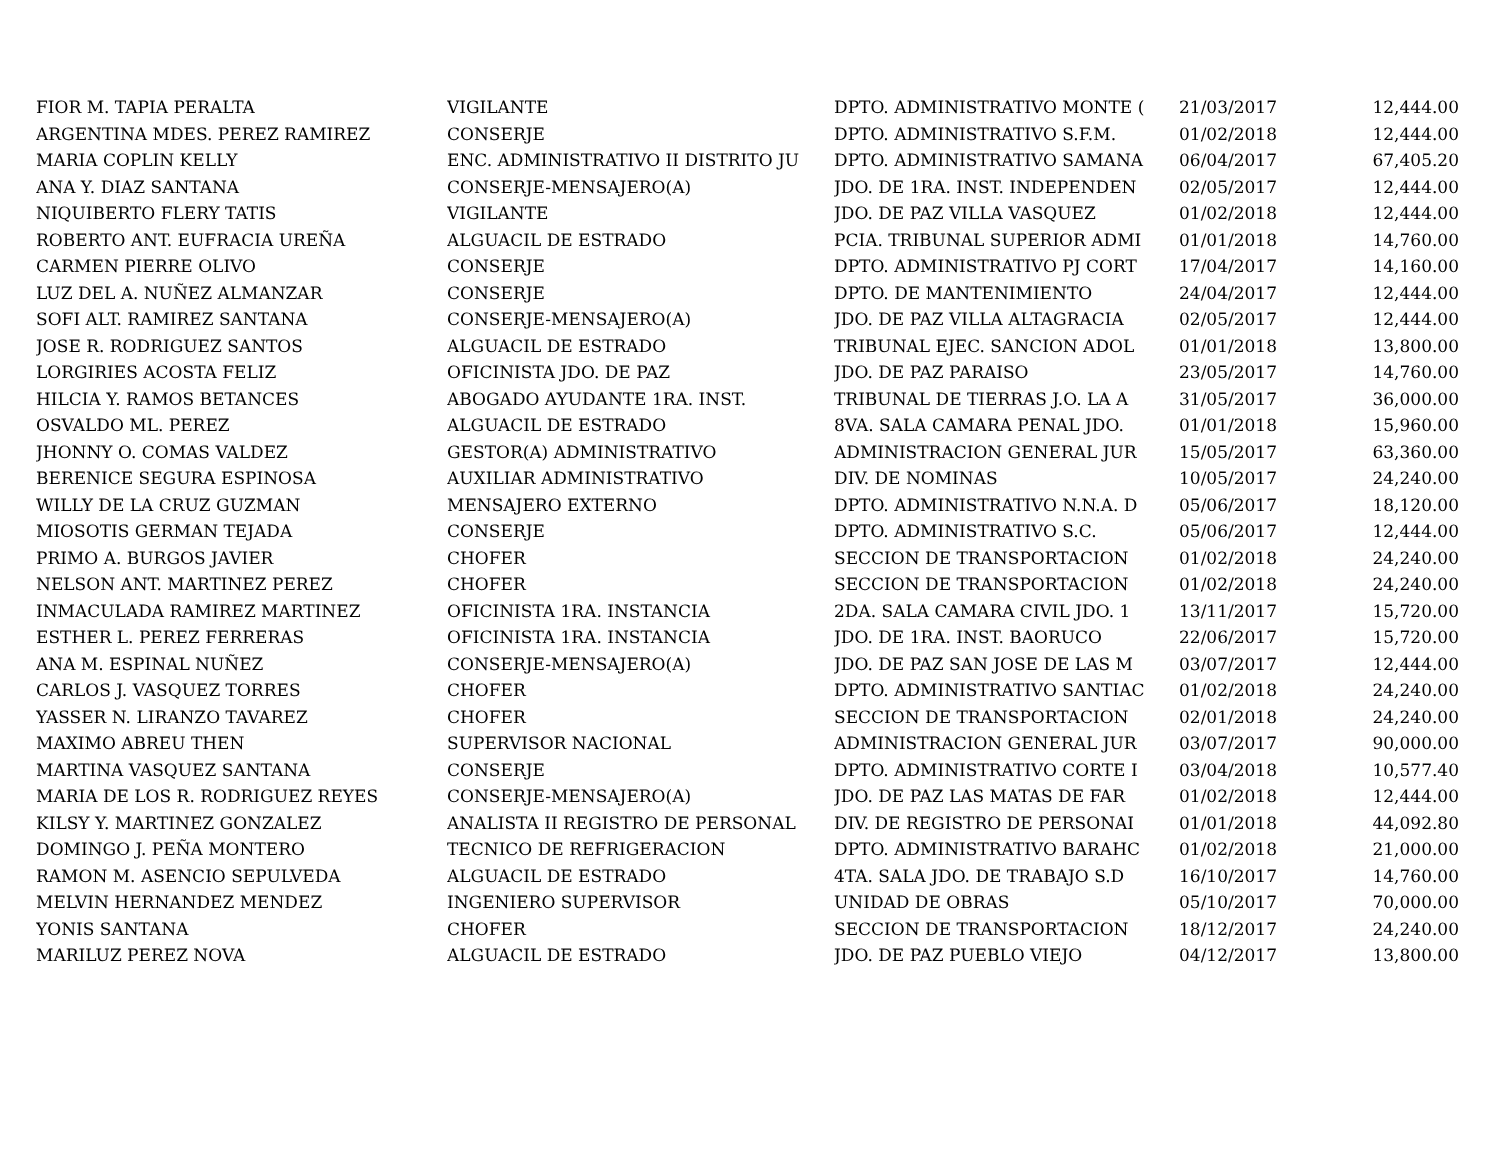| FIOR M. TAPIA PERALTA | VIGILANTE | DPTO. ADMINISTRATIVO MONTE ( | 21/03/2017 | 12,444.00 |
| ARGENTINA MDES. PEREZ RAMIREZ | CONSERJE | DPTO. ADMINISTRATIVO S.F.M. | 01/02/2018 | 12,444.00 |
| MARIA COPLIN KELLY | ENC. ADMINISTRATIVO II DISTRITO JU | DPTO. ADMINISTRATIVO SAMANA | 06/04/2017 | 67,405.20 |
| ANA Y. DIAZ SANTANA | CONSERJE-MENSAJERO(A) | JDO. DE 1RA. INST. INDEPENDEN | 02/05/2017 | 12,444.00 |
| NIQUIBERTO FLERY TATIS | VIGILANTE | JDO. DE PAZ VILLA VASQUEZ | 01/02/2018 | 12,444.00 |
| ROBERTO ANT. EUFRACIA UREÑA | ALGUACIL DE ESTRADO | PCIA. TRIBUNAL SUPERIOR ADMI | 01/01/2018 | 14,760.00 |
| CARMEN PIERRE OLIVO | CONSERJE | DPTO. ADMINISTRATIVO PJ CORT | 17/04/2017 | 14,160.00 |
| LUZ DEL A. NUÑEZ ALMANZAR | CONSERJE | DPTO. DE MANTENIMIENTO | 24/04/2017 | 12,444.00 |
| SOFI ALT. RAMIREZ SANTANA | CONSERJE-MENSAJERO(A) | JDO. DE PAZ VILLA ALTAGRACIA | 02/05/2017 | 12,444.00 |
| JOSE R. RODRIGUEZ SANTOS | ALGUACIL DE ESTRADO | TRIBUNAL EJEC. SANCION ADOL | 01/01/2018 | 13,800.00 |
| LORGIRIES ACOSTA FELIZ | OFICINISTA JDO. DE PAZ | JDO. DE PAZ PARAISO | 23/05/2017 | 14,760.00 |
| HILCIA Y. RAMOS BETANCES | ABOGADO AYUDANTE 1RA. INST. | TRIBUNAL DE TIERRAS J.O. LA A | 31/05/2017 | 36,000.00 |
| OSVALDO ML. PEREZ | ALGUACIL DE ESTRADO | 8VA. SALA CAMARA PENAL JDO. | 01/01/2018 | 15,960.00 |
| JHONNY O. COMAS VALDEZ | GESTOR(A) ADMINISTRATIVO | ADMINISTRACION GENERAL JUR | 15/05/2017 | 63,360.00 |
| BERENICE SEGURA ESPINOSA | AUXILIAR ADMINISTRATIVO | DIV. DE NOMINAS | 10/05/2017 | 24,240.00 |
| WILLY DE LA CRUZ GUZMAN | MENSAJERO EXTERNO | DPTO. ADMINISTRATIVO N.N.A. D | 05/06/2017 | 18,120.00 |
| MIOSOTIS GERMAN TEJADA | CONSERJE | DPTO. ADMINISTRATIVO S.C. | 05/06/2017 | 12,444.00 |
| PRIMO A. BURGOS JAVIER | CHOFER | SECCION DE TRANSPORTACION | 01/02/2018 | 24,240.00 |
| NELSON ANT. MARTINEZ PEREZ | CHOFER | SECCION DE TRANSPORTACION | 01/02/2018 | 24,240.00 |
| INMACULADA RAMIREZ MARTINEZ | OFICINISTA 1RA. INSTANCIA | 2DA. SALA CAMARA CIVIL JDO. 1 | 13/11/2017 | 15,720.00 |
| ESTHER L. PEREZ FERRERAS | OFICINISTA 1RA. INSTANCIA | JDO. DE 1RA. INST. BAORUCO | 22/06/2017 | 15,720.00 |
| ANA M. ESPINAL NUÑEZ | CONSERJE-MENSAJERO(A) | JDO. DE PAZ SAN JOSE DE LAS M | 03/07/2017 | 12,444.00 |
| CARLOS J. VASQUEZ TORRES | CHOFER | DPTO. ADMINISTRATIVO SANTIAC | 01/02/2018 | 24,240.00 |
| YASSER N. LIRANZO TAVAREZ | CHOFER | SECCION DE TRANSPORTACION | 02/01/2018 | 24,240.00 |
| MAXIMO ABREU THEN | SUPERVISOR NACIONAL | ADMINISTRACION GENERAL JUR | 03/07/2017 | 90,000.00 |
| MARTINA VASQUEZ SANTANA | CONSERJE | DPTO. ADMINISTRATIVO CORTE I | 03/04/2018 | 10,577.40 |
| MARIA DE LOS R. RODRIGUEZ REYES | CONSERJE-MENSAJERO(A) | JDO. DE PAZ LAS MATAS DE FAR | 01/02/2018 | 12,444.00 |
| KILSY Y. MARTINEZ GONZALEZ | ANALISTA II REGISTRO DE PERSONAL | DIV. DE REGISTRO DE PERSONAI | 01/01/2018 | 44,092.80 |
| DOMINGO J. PEÑA MONTERO | TECNICO DE REFRIGERACION | DPTO. ADMINISTRATIVO BARAHC | 01/02/2018 | 21,000.00 |
| RAMON M. ASENCIO SEPULVEDA | ALGUACIL DE ESTRADO | 4TA. SALA JDO. DE TRABAJO S.D | 16/10/2017 | 14,760.00 |
| MELVIN HERNANDEZ MENDEZ | INGENIERO SUPERVISOR | UNIDAD DE OBRAS | 05/10/2017 | 70,000.00 |
| YONIS SANTANA | CHOFER | SECCION DE TRANSPORTACION | 18/12/2017 | 24,240.00 |
| MARILUZ PEREZ NOVA | ALGUACIL DE ESTRADO | JDO. DE PAZ PUEBLO VIEJO | 04/12/2017 | 13,800.00 |